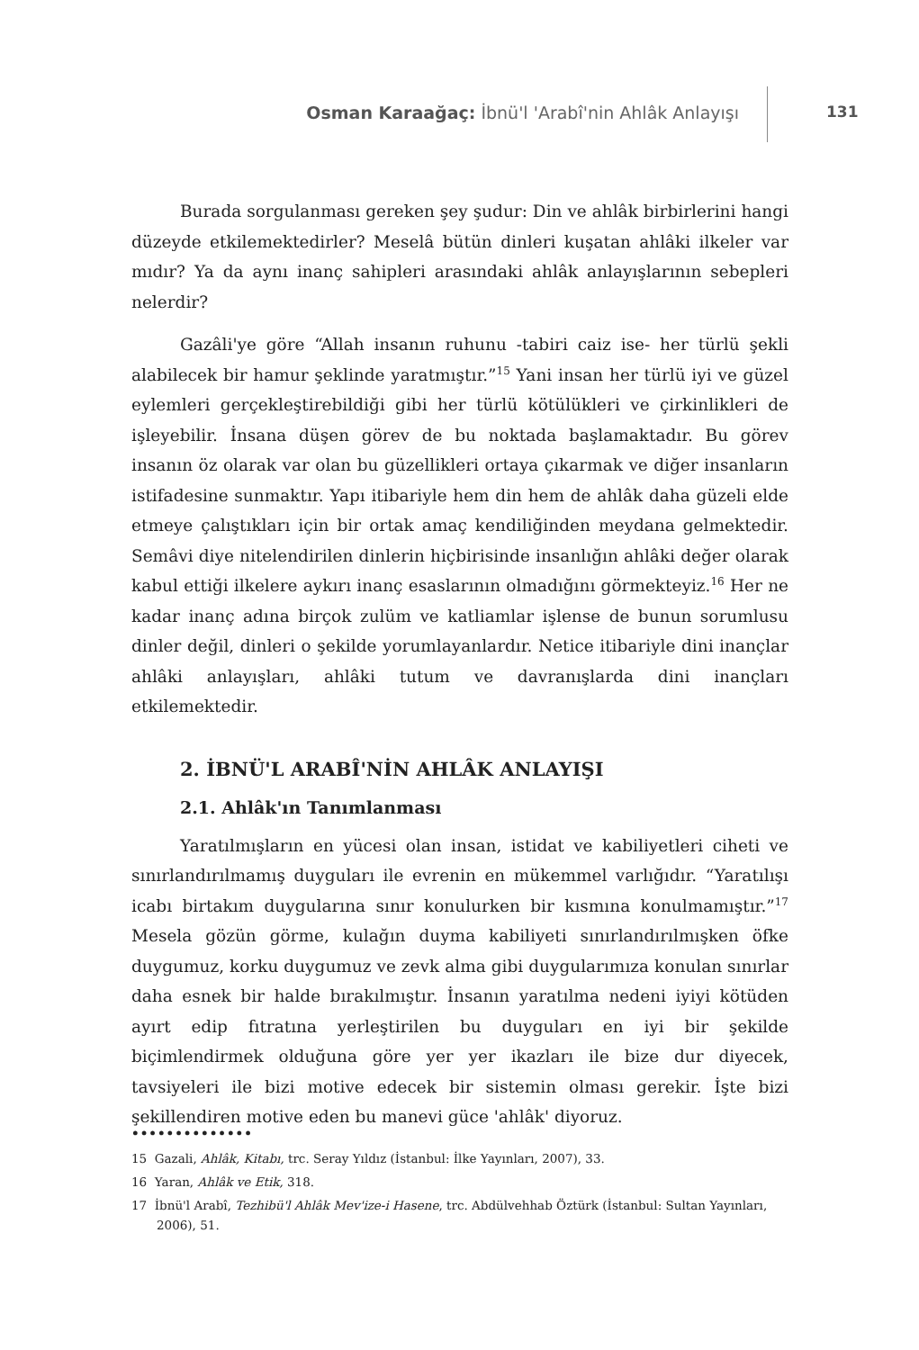Osman Karaağaç: İbnü'l 'Arabî'nin Ahlâk Anlayışı
131
Burada sorgulanması gereken şey şudur: Din ve ahlâk birbirlerini hangi düzeyde etkilemektedirler? Meselâ bütün dinleri kuşatan ahlâki ilkeler var mıdır? Ya da aynı inanç sahipleri arasındaki ahlâk anlayışlarının sebepleri nelerdir?
Gazâli'ye göre “Allah insanın ruhunu -tabiri caiz ise- her türlü şekli alabilecek bir hamur şeklinde yaratmıştır.”<sup>15</sup> Yani insan her türlü iyi ve güzel eylemleri gerçekleştirebildiği gibi her türlü kötülükleri ve çirkinlikleri de işleyebilir. İnsana düşen görev de bu noktada başlamaktadır. Bu görev insanın öz olarak var olan bu güzellikleri ortaya çıkarmak ve diğer insanların istifadesine sunmaktır. Yapı itibariyle hem din hem de ahlâk daha güzeli elde etmeye çalıştıkları için bir ortak amaç kendiliğinden meydana gelmektedir. Semâvi diye nitelendirilen dinlerin hiçbirisinde insanlığın ahlâki değer olarak kabul ettiği ilkelere aykırı inanç esaslarının olmadığını görmekteyiz.<sup>16</sup> Her ne kadar inanç adına birçok zulüm ve katliamlar işlense de bunun sorumlusu dinler değil, dinleri o şekilde yorumlayanlardır. Netice itibariyle dini inançlar ahlâki anlayışları, ahlâki tutum ve davranışlarda dini inançları etkilemektedir.
2. İBNÜ'L ARABÎ'NİN AHLÂK ANLAYIŞI
2.1. Ahlâk'ın Tanımlanması
Yaratılmışların en yücesi olan insan, istidat ve kabiliyetleri ciheti ve sınırlandırılmamış duyguları ile evrenin en mükemmel varlığıdır. “Yaratılışı icabı birtakım duygularına sınır konulurken bir kısmına konulmamıştır.”<sup>17</sup> Mesela gözün görme, kulağın duyma kabiliyeti sınırlandırılmışken öfke duygumuz, korku duygumuz ve zevk alma gibi duygularımıza konulan sınırlar daha esnek bir halde bırakılmıştır. İnsanın yaratılma nedeni iyiyi kötüden ayırt edip fıtratına yerleştirilen bu duyguları en iyi bir şekilde biçimlendirmek olduğuna göre yer yer ikazları ile bize dur diyecek, tavsiyeleri ile bizi motive edecek bir sistemin olması gerekir. İşte bizi şekillendiren motive eden bu manevi güce 'ahlâk' diyoruz.
••••••••••••••
15 Gazali, Ahlâk, Kitabı, trc. Seray Yıldız (İstanbul: İlke Yayınları, 2007), 33.
16 Yaran, Ahlâk ve Etik, 318.
17 İbnü'l Arabî, Tezhibü'l Ahlâk Mev'ize-i Hasene, trc. Abdülvehhab Öztürk (İstanbul: Sultan Yayınları, 2006), 51.